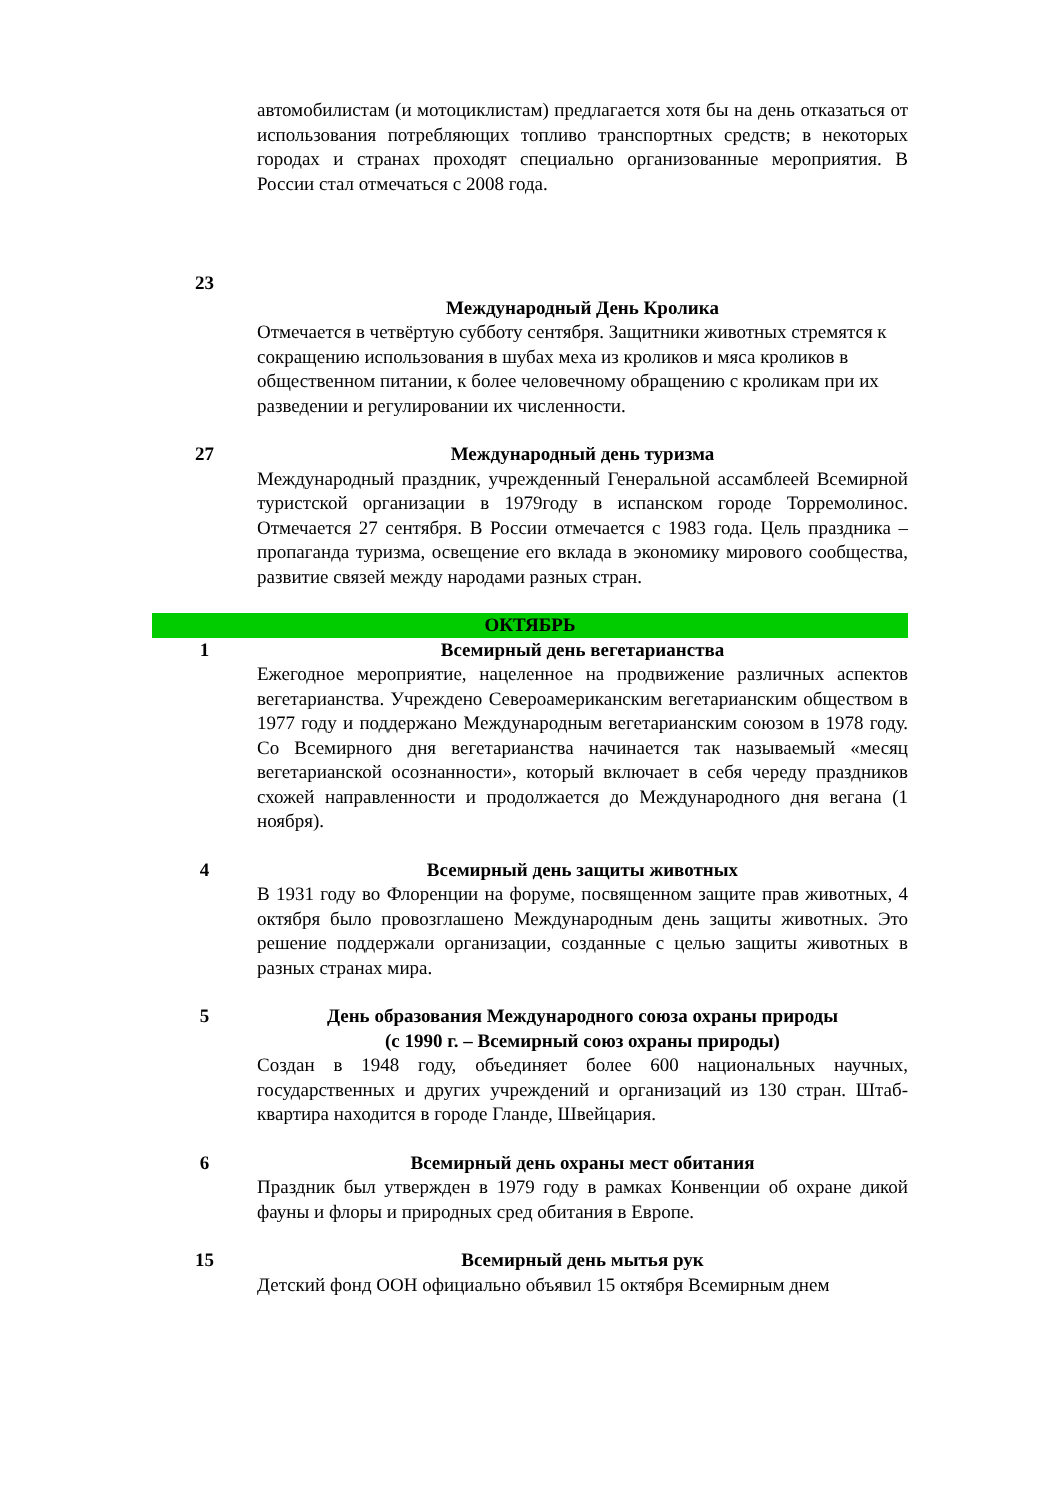| | автомобилистам (и мотоциклистам) предлагается хотя бы на день отказаться от использования потребляющих топливо транспортных средств; в некоторых городах и странах проходят специально организованные мероприятия. В России стал отмечаться с 2008 года. |
| 23 | |
| | Международный День Кролика Отмечается в четвёртую субботу сентября. Защитники животных стремятся к сокращению использования в шубах меха из кроликов и мяса кроликов в общественном питании, к более человечному обращению с кроликам при их разведении и регулировании их численности. |
| 27 | Международный день туризма Международный праздник, учрежденный Генеральной ассамблеей Всемирной туристской организации в 1979году в испанском городе Торремолинос. Отмечается 27 сентября. В России отмечается с 1983 года. Цель праздника – пропаганда туризма, освещение его вклада в экономику мирового сообщества, развитие связей между народами разных стран. |
| ОКТЯБРЬ | |
| 1 | Всемирный день вегетарианства Ежегодное мероприятие, нацеленное на продвижение различных аспектов вегетарианства. Учреждено Североамериканским вегетарианским обществом в 1977 году и поддержано Международным вегетарианским союзом в 1978 году. Со Всемирного дня вегетарианства начинается так называемый «месяц вегетарианской осознанности», который включает в себя череду праздников схожей направленности и продолжается до Международного дня вегана (1 ноября). |
| 4 | Всемирный день защиты животных В 1931 году во Флоренции на форуме, посвященном защите прав животных, 4 октября было провозглашено Международным день защиты животных. Это решение поддержали организации, созданные с целью защиты животных в разных странах мира. |
| 5 | День образования Международного союза охраны природы (с 1990 г. – Всемирный союз охраны природы) Создан в 1948 году, объединяет более 600 национальных научных, государственных и других учреждений и организаций из 130 стран. Штаб-квартира находится в городе Гланде, Швейцария. |
| 6 | Всемирный день охраны мест обитания Праздник был утвержден в 1979 году в рамках Конвенции об охране дикой фауны и флоры и природных сред обитания в Европе. |
| 15 | Всемирный день мытья рук Детский фонд ООН официально объявил 15 октября Всемирным днем |